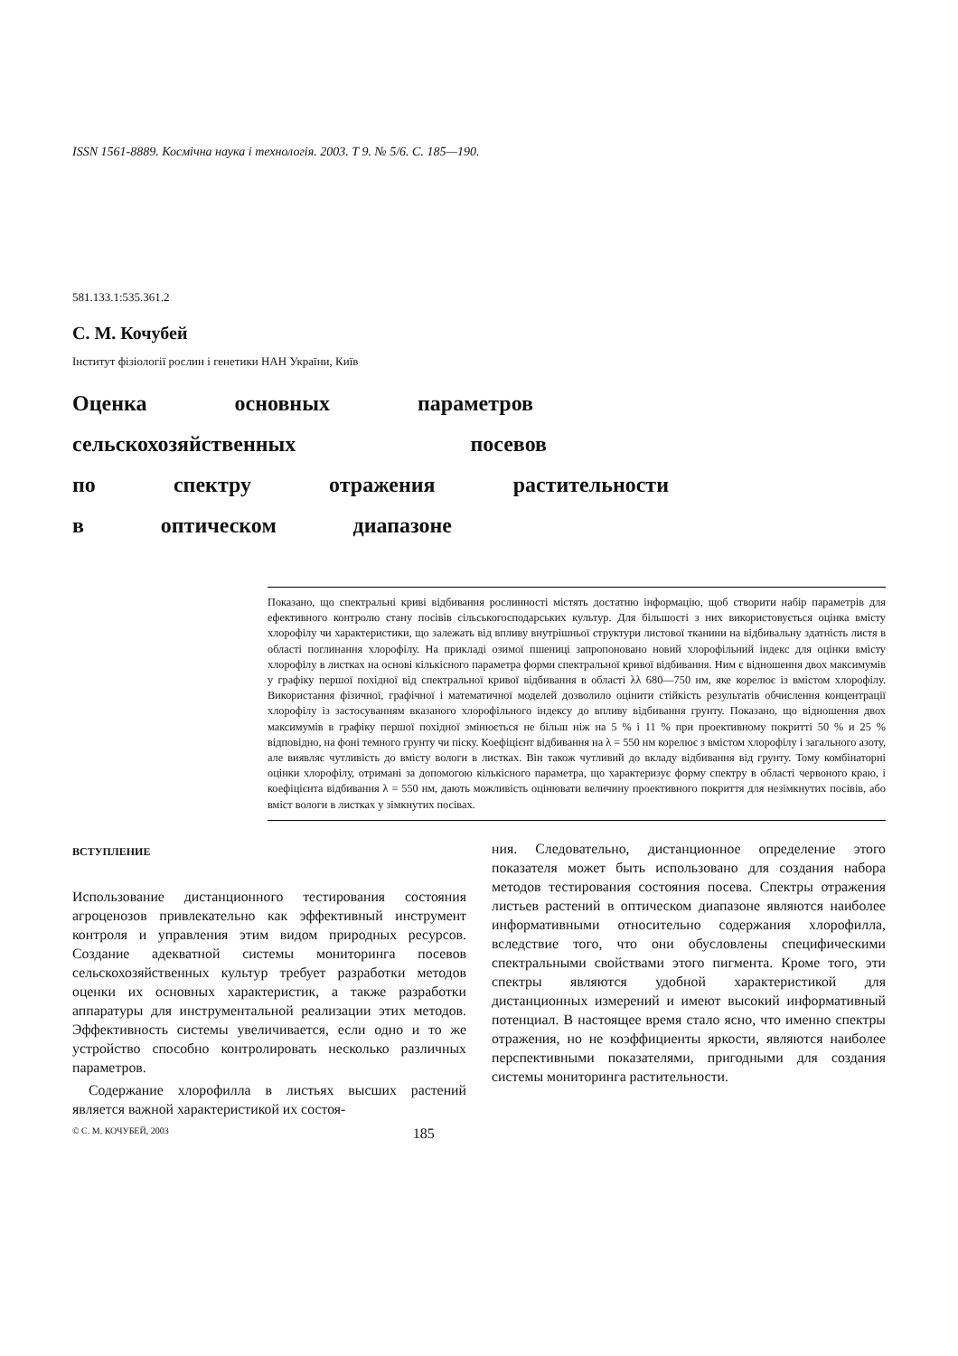ISSN 1561-8889. Космічна наука і технологія. 2003. Т 9. № 5/6. С. 185—190.
581.133.1:535.361.2
С. М. Кочубей
Інститут фізіології рослин і генетики НАН України, Київ
Оценка основных параметров
сельскохозяйственных посевов
по спектру отражения растительности
в оптическом диапазоне
Показано, що спектральні криві відбивання рослинності містять достатню інформацію, щоб створити набір параметрів для ефективного контролю стану посівів сільськогосподарських культур. Для більшості з них використовується оцінка вмісту хлорофілу чи характеристики, що залежать від впливу внутрішньої структури листової тканини на відбивальну здатність листя в області поглинання хлорофілу. На прикладі озимої пшениці запропоновано новий хлорофільний індекс для оцінки вмісту хлорофілу в листках на основі кількісного параметра форми спектральної кривої відбивання. Ним є відношення двох максимумів у графіку першої похідної від спектральної кривої відбивання в області λλ 680—750 нм, яке корелює із вмістом хлорофілу. Використання фізичної, графічної і математичної моделей дозволило оцінити стійкість результатів обчислення концентрації хлорофілу із застосуванням вказаного хлорофільного індексу до впливу відбивання грунту. Показано, що відношення двох максимумів в графіку першої похідної змінюється не більш ніж на 5 % і 11 % при проективному покритті 50 % и 25 % відповідно, на фоні темного грунту чи піску. Коефіцієнт відбивання на λ = 550 нм корелює з вмістом хлорофілу і загального азоту, але виявляє чутливість до вмісту вологи в листках. Він також чутливий до вкладу відбивання від грунту. Тому комбінаторні оцінки хлорофілу, отримані за допомогою кількісного параметра, що характеризує форму спектру в області червоного краю, і коефіцієнта відбивання λ = 550 нм, дають можливість оцінювати величину проективного покриття для незімкнутих посівів, або вміст вологи в листках у зімкнутих посівах.
ВСТУПЛЕНИЕ
Использование дистанционного тестирования состояния агроценозов привлекательно как эффективный инструмент контроля и управления этим видом природных ресурсов. Создание адекватной системы мониторинга посевов сельскохозяйственных культур требует разработки методов оценки их основных характеристик, а также разработки аппаратуры для инструментальной реализации этих методов. Эффективность системы увеличивается, если одно и то же устройство способно контролировать несколько различных параметров.
Содержание хлорофилла в листьях высших растений является важной характеристикой их состоя-
ния. Следовательно, дистанционное определение этого показателя может быть использовано для создания набора методов тестирования состояния посева. Спектры отражения листьев растений в оптическом диапазоне являются наиболее информативными относительно содержания хлорофилла, вследствие того, что они обусловлены специфическими спектральными свойствами этого пигмента. Кроме того, эти спектры являются удобной характеристикой для дистанционных измерений и имеют высокий информативный потенциал. В настоящее время стало ясно, что именно спектры отражения, но не коэффициенты яркости, являются наиболее перспективными показателями, пригодными для создания системы мониторинга растительности.
© С. М. КОЧУБЕЙ, 2003 185